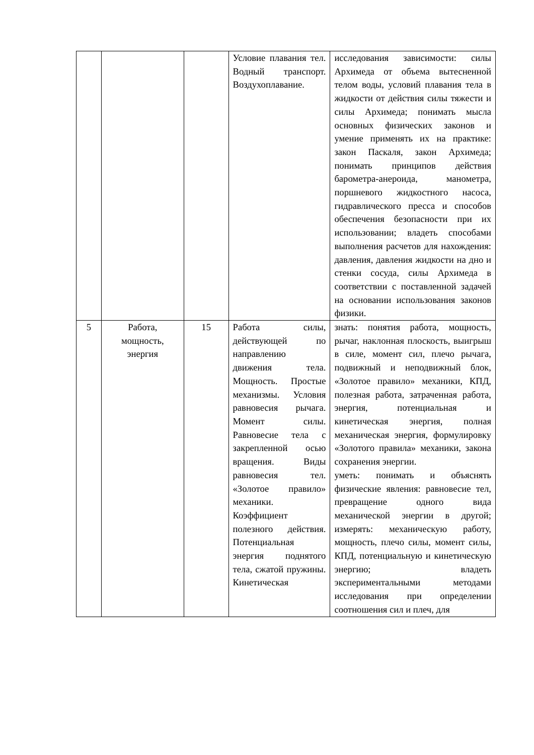| | | | Условие плавания тел. Водный транспорт. Воздухоплавание. | исследования зависимости: силы Архимеда от объема вытесненной телом воды, условий плавания тела в жидкости от действия силы тяжести и силы Архимеда; понимать мысла основных физических законов и умение применять их на практике: закон Паскаля, закон Архимеда; понимать принципов действия барометра-анероида, манометра, поршневого жидкостного насоса, гидравлического пресса и способов обеспечения безопасности при их использовании; владеть способами выполнения расчетов для нахождения: давления, давления жидкости на дно и стенки сосуда, силы Архимеда в соответствии с поставленной задачей на основании использования законов физики. |
| 5 | Работа, мощность, энергия | 15 | Работа силы, действующей по направлению движения тела. Мощность. Простые механизмы. Условия равновесия рычага. Момент силы. Равновесие тела с закрепленной осью вращения. Виды равновесия тел. «Золотое правило» механики. Коэффициент полезного действия. Потенциальная энергия поднятого тела, сжатой пружины. Кинетическая | знать: понятия работа, мощность, рычаг, наклонная плоскость, выигрыш в силе, момент сил, плечо рычага, подвижный и неподвижный блок, «Золотое правило» механики, КПД, полезная работа, затраченная работа, энергия, потенциальная и кинетическая энергия, полная механическая энергия, формулировку «Золотого правила» механики, закона сохранения энергии. уметь: понимать и объяснять физические явления: равновесие тел, превращение одного вида механической энергии в другой; измерять: механическую работу, мощность, плечо силы, момент силы, КПД, потенциальную и кинетическую энергию; владеть экспериментальными методами исследования при определении соотношения сил и плеч, для |